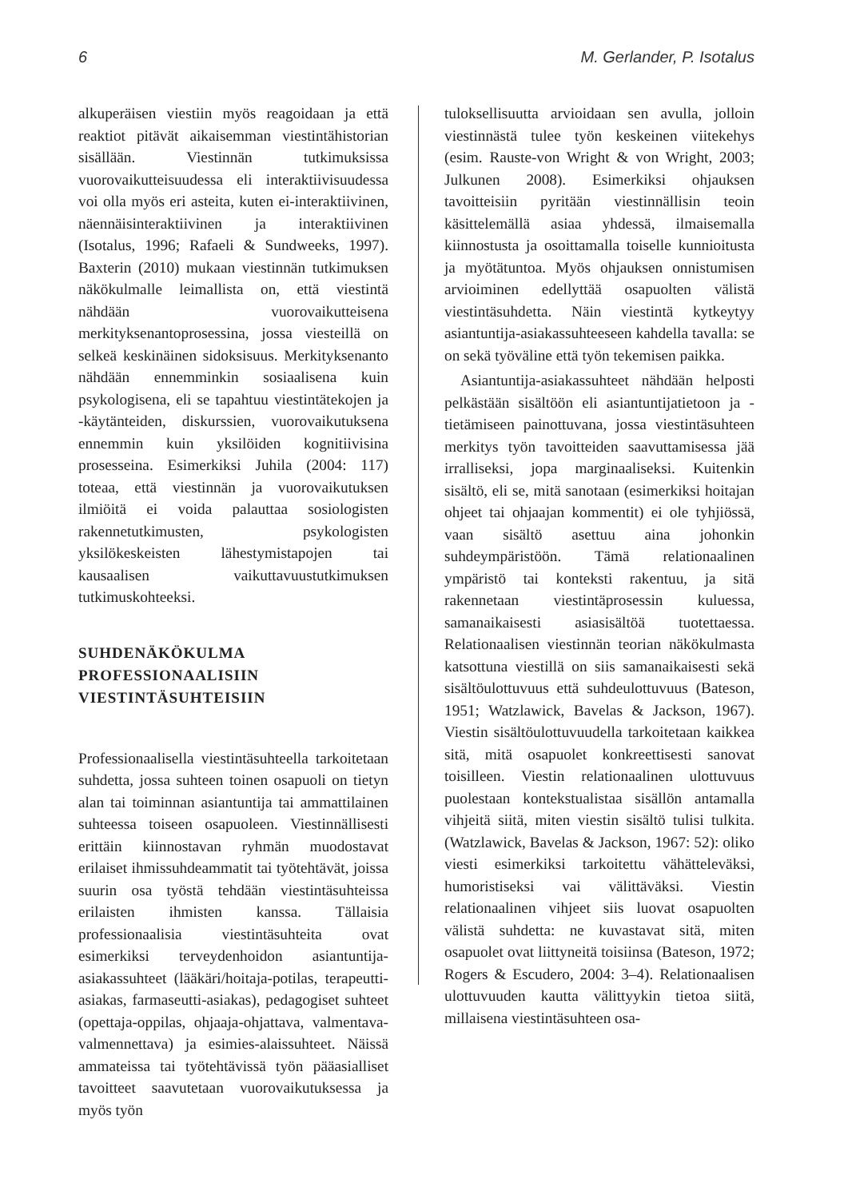6 M. Gerlander, P. Isotalus
alkuperäisen viestiin myös reagoidaan ja että reaktiot pitävät aikaisemman viestintähistorian sisällään. Viestinnän tutkimuksissa vuorovaikutteisuudessa eli interaktiivisuudessa voi olla myös eri asteita, kuten ei-interaktiivinen, näennäisinteraktiivinen ja interaktiivinen (Isotalus, 1996; Rafaeli & Sundweeks, 1997). Baxterin (2010) mukaan viestinnän tutkimuksen näkökulmalle leimallista on, että viestintä nähdään vuorovaikutteisena merkityksenantoprosessina, jossa viesteillä on selkeä keskinäinen sidoksisuus. Merkityksenanto nähdään ennemminkin sosiaalisena kuin psykologisena, eli se tapahtuu viestintätekojen ja -käytänteiden, diskurssien, vuorovaikutuksena ennemmin kuin yksilöiden kognitiivisina prosesseina. Esimerkiksi Juhila (2004: 117) toteaa, että viestinnän ja vuorovaikutuksen ilmiöitä ei voida palauttaa sosiologisten rakennetutkimusten, psykologisten yksilökeskeisten lähestymistapojen tai kausaalisen vaikuttavuustutkimuksen tutkimuskohteeksi.
SUHDENÄKÖKULMA PROFESSIONAALISIIN VIESTINTÄSUHTEISIIN
Professionaalisella viestintäsuhteella tarkoitetaan suhdetta, jossa suhteen toinen osapuoli on tietyn alan tai toiminnan asiantuntija tai ammattilainen suhteessa toiseen osapuoleen. Viestinnällisesti erittäin kiinnostavan ryhmän muodostavat erilaiset ihmissuhdeammatit tai työtehtävät, joissa suurin osa työstä tehdään viestintäsuhteissa erilaisten ihmisten kanssa. Tällaisia professionaalisia viestintäsuhteita ovat esimerkiksi terveydenhoidon asiantuntija-asiakassuhteet (lääkäri/hoitaja-potilas, terapeutti-asiakas, farmaseutti-asiakas), pedagogiset suhteet (opettaja-oppilas, ohjaaja-ohjattava, valmentava-valmennettava) ja esimies-alaissuhteet. Näissä ammateissa tai työtehtävissä työn pääasialliset tavoitteet saavutetaan vuorovaikutuksessa ja myös työn
tuloksellisuutta arvioidaan sen avulla, jolloin viestinnästä tulee työn keskeinen viitekehys (esim. Rauste-von Wright & von Wright, 2003; Julkunen 2008). Esimerkiksi ohjauksen tavoitteisiin pyritään viestinnällisin teoin käsittelemällä asiaa yhdessä, ilmaisemalla kiinnostusta ja osoittamalla toiselle kunnioitusta ja myötätuntoa. Myös ohjauksen onnistumisen arvioiminen edellyttää osapuolten välistä viestintäsuhdetta. Näin viestintä kytkeytyy asiantuntija-asiakassuhteeseen kahdella tavalla: se on sekä työväline että työn tekemisen paikka.
Asiantuntija-asiakassuhteet nähdään helposti pelkästään sisältöön eli asiantuntijatietoon ja -tietämiseen painottuvana, jossa viestintäsuhteen merkitys työn tavoitteiden saavuttamisessa jää irralliseksi, jopa marginaaliseksi. Kuitenkin sisältö, eli se, mitä sanotaan (esimerkiksi hoitajan ohjeet tai ohjaajan kommentit) ei ole tyhjiössä, vaan sisältö asettuu aina johonkin suhdeympäristöön. Tämä relationaalinen ympäristö tai konteksti rakentuu, ja sitä rakennetaan viestintäprosessin kuluessa, samanaikaisesti asiasisältöä tuotettaessa. Relationaalisen viestinnän teorian näkökulmasta katsottuna viestillä on siis samanaikaisesti sekä sisältöulottuvuus että suhdeulottuvuus (Bateson, 1951; Watzlawick, Bavelas & Jackson, 1967). Viestin sisältöulottuvuudella tarkoitetaan kaikkea sitä, mitä osapuolet konkreettisesti sanovat toisilleen. Viestin relationaalinen ulottuvuus puolestaan kontekstualistaa sisällön antamalla vihjeitä siitä, miten viestin sisältö tulisi tulkita. (Watzlawick, Bavelas & Jackson, 1967: 52): oliko viesti esimerkiksi tarkoitettu vähätteleväksi, humoristiseksi vai välittäväksi. Viestin relationaalinen vihjeet siis luovat osapuolten välistä suhdetta: ne kuvastavat sitä, miten osapuolet ovat liittyneitä toisiinsa (Bateson, 1972; Rogers & Escudero, 2004: 3–4). Relationaalisen ulottuvuuden kautta välittyykin tietoa siitä, millaisena viestintäsuhteen osa-